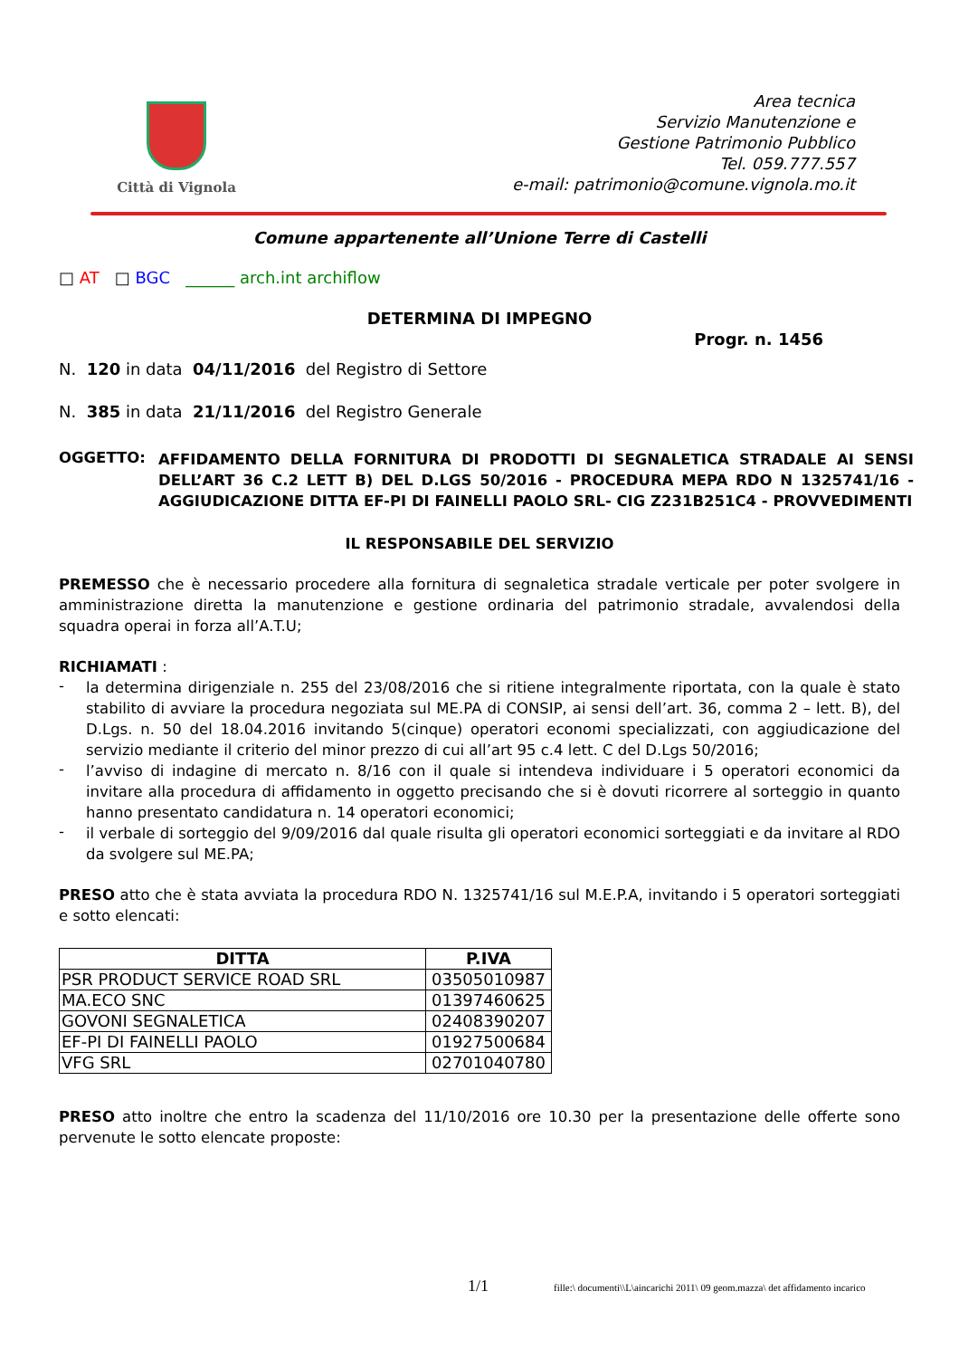Città di Vignola
Area tecnica
Servizio Manutenzione e
Gestione Patrimonio Pubblico
Tel. 059.777.557
e-mail: patrimonio@comune.vignola.mo.it
Comune appartenente all’Unione Terre di Castelli
□ AT □ BGC ______ arch.int archiflow
DETERMINA DI IMPEGNO
Progr. n. 1456
N. 120 in data 04/11/2016 del Registro di Settore
N. 385 in data 21/11/2016 del Registro Generale
OGGETTO:
AFFIDAMENTO DELLA FORNITURA DI PRODOTTI DI SEGNALETICA STRADALE AI SENSI DELL’ART 36 C.2 LETT B) DEL D.LGS 50/2016 - PROCEDURA MEPA RDO N 1325741/16 - AGGIUDICAZIONE DITTA EF-PI DI FAINELLI PAOLO SRL- CIG Z231B251C4 - PROVVEDIMENTI
IL RESPONSABILE DEL SERVIZIO
PREMESSO che è necessario procedere alla fornitura di segnaletica stradale verticale per poter svolgere in amministrazione diretta la manutenzione e gestione ordinaria del patrimonio stradale, avvalendosi della squadra operai in forza all’A.T.U;
RICHIAMATI :
-
la determina dirigenziale n. 255 del 23/08/2016 che si ritiene integralmente riportata, con la quale è stato stabilito di avviare la procedura negoziata sul ME.PA di CONSIP, ai sensi dell’art. 36, comma 2 – lett. B), del D.Lgs. n. 50 del 18.04.2016 invitando 5(cinque) operatori economi specializzati, con aggiudicazione del servizio mediante il criterio del minor prezzo di cui all’art 95 c.4 lett. C del D.Lgs 50/2016;
-
l’avviso di indagine di mercato n. 8/16 con il quale si intendeva individuare i 5 operatori economici da invitare alla procedura di affidamento in oggetto precisando che si è dovuti ricorrere al sorteggio in quanto hanno presentato candidatura n. 14 operatori economici;
-
il verbale di sorteggio del 9/09/2016 dal quale risulta gli operatori economici sorteggiati e da invitare al RDO da svolgere sul ME.PA;
PRESO atto che è stata avviata la procedura RDO N. 1325741/16 sul M.E.P.A, invitando i 5 operatori sorteggiati e sotto elencati:
| DITTA | P.IVA |
| --- | --- |
| PSR PRODUCT SERVICE ROAD SRL | 03505010987 |
| MA.ECO SNC | 01397460625 |
| GOVONI SEGNALETICA | 02408390207 |
| EF-PI DI FAINELLI PAOLO | 01927500684 |
| VFG SRL | 02701040780 |
PRESO atto inoltre che entro la scadenza del 11/10/2016 ore 10.30 per la presentazione delle offerte sono pervenute le sotto elencate proposte:
1/1 fille:\ documenti\\L\aincarichi 2011\ 09 geom.mazza\ det affidamento incarico